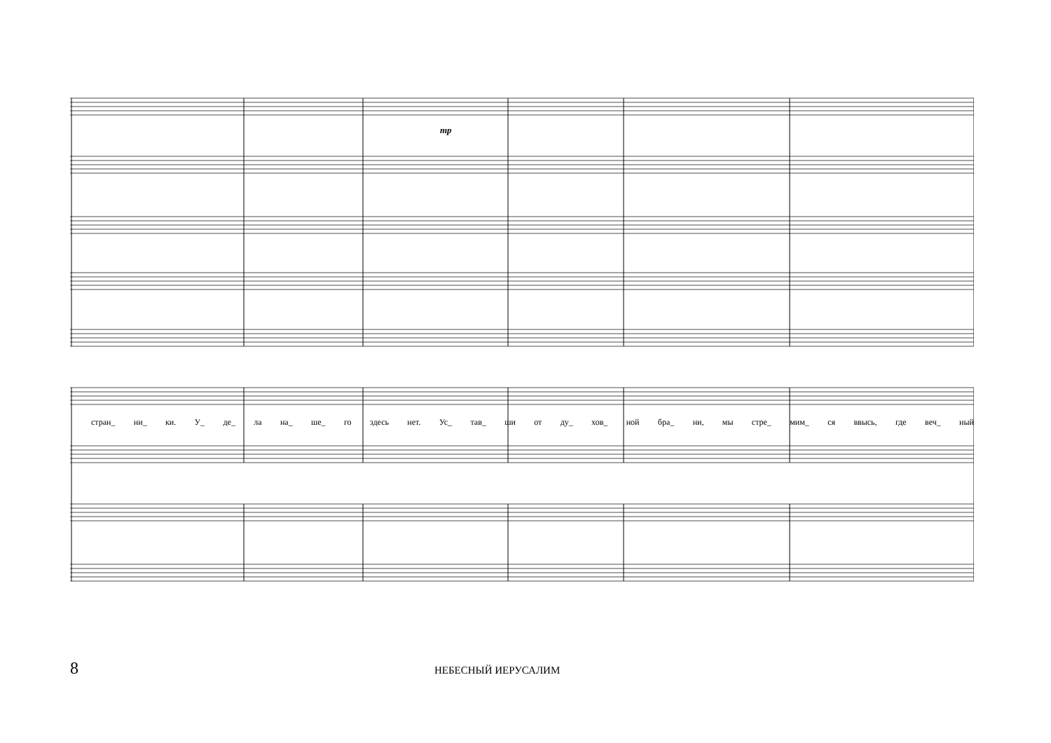mp
стран_ ни_ ки. У_ де_ ла на_ ше_ го здесь нет. Ус_ тав_ ши от ду_ хов_ ной бра_ ни, мы стре_ мим_ ся ввысь, где веч_ ный
8
НЕБЕСНЫЙ ИЕРУСАЛИМ